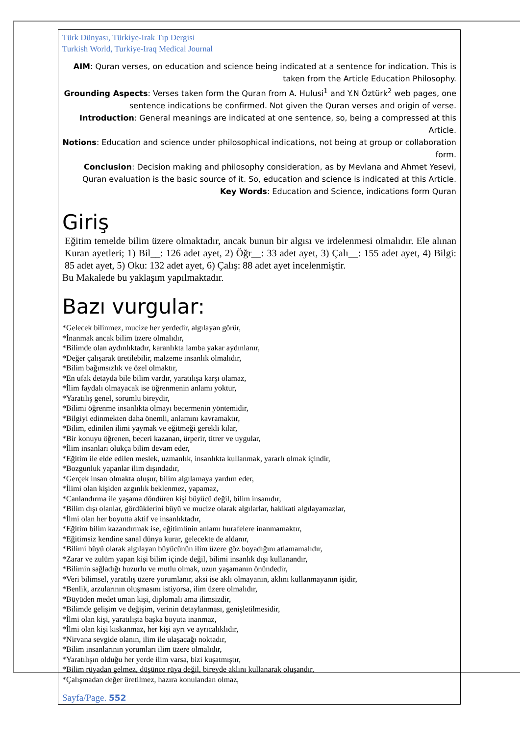Türk Dünyası, Türkiye-Irak Tıp Dergisi
Turkish World, Turkiye-Iraq Medical Journal
AIM: Quran verses, on education and science being indicated at a sentence for indication. This is taken from the Article Education Philosophy.
Grounding Aspects: Verses taken form the Quran from A. Hulusi<sup>1</sup> and Y.N Öztürk<sup>2</sup> web pages, one sentence indications be confirmed. Not given the Quran verses and origin of verse.
Introduction: General meanings are indicated at one sentence, so, being a compressed at this Article.
Notions: Education and science under philosophical indications, not being at group or collaboration form.
Conclusion: Decision making and philosophy consideration, as by Mevlana and Ahmet Yesevi, Quran evaluation is the basic source of it. So, education and science is indicated at this Article.
Key Words: Education and Science, indications form Quran
Giriş
Eğitim temelde bilim üzere olmaktadır, ancak bunun bir algısı ve irdelenmesi olmalıdır. Ele alınan Kuran ayetleri; 1) Bil__: 126 adet ayet, 2) Öğr__: 33 adet ayet, 3) Çalı__: 155 adet ayet, 4) Bilgi: 85 adet ayet, 5) Oku: 132 adet ayet, 6) Çalış: 88 adet ayet incelenmiştir.
Bu Makalede bu yaklaşım yapılmaktadır.
Bazı vurgular:
*Gelecek bilinmez, mucize her yerdedir, algılayan görür,
*İnanmak ancak bilim üzere olmalıdır,
*Bilimde olan aydınlıktadır, karanlıkta lamba yakar aydınlanır,
*Değer çalışarak üretilebilir, malzeme insanlık olmalıdır,
*Bilim bağımsızlık ve özel olmaktır,
*En ufak detayda bile bilim vardır, yaratılışa karşı olamaz,
*İlim faydalı olmayacak ise öğrenmenin anlamı yoktur,
*Yaratılış genel, sorumlu bireydir,
*Bilimi öğrenme insanlıkta olmayı becermenin yöntemidir,
*Bilgiyi edinmekten daha önemli, anlamını kavramaktır,
*Bilim, edinilen ilimi yaymak ve eğitmeği gerekli kılar,
*Bir konuyu öğrenen, beceri kazanan, ürperir, titrer ve uygular,
*İlim insanları olukça bilim devam eder,
*Eğitim ile elde edilen meslek, uzmanlık, insanlıkta kullanmak, yararlı olmak içindir,
*Bozgunluk yapanlar ilim dışındadır,
*Gerçek insan olmakta oluşur, bilim algılamaya yardım eder,
*İlimi olan kişiden azgınlık beklenmez, yapamaz,
*Canlandırma ile yaşama döndüren kişi büyücü değil, bilim insanıdır,
*Bilim dışı olanlar, gördüklerini büyü ve mucize olarak algılarlar, hakikati algılayamazlar,
*İlmi olan her boyutta aktif ve insanlıktadır,
*Eğitim bilim kazandırmak ise, eğitimlinin anlamı hurafelere inanmamaktır,
*Eğitimsiz kendine sanal dünya kurar, gelecekte de aldanır,
*Bilimi büyü olarak algılayan büyücünün ilim üzere göz boyadığını atlamamalıdır,
*Zarar ve zulüm yapan kişi bilim içinde değil, bilimi insanlık dışı kullanandır,
*Bilimin sağladığı huzurlu ve mutlu olmak, uzun yaşamanın önündedir,
*Veri bilimsel, yaratılış üzere yorumlanır, aksi ise aklı olmayanın, aklını kullanmayanın işidir,
*Benlik, arzularının oluşmasını istiyorsa, ilim üzere olmalıdır,
*Büyüden medet uman kişi, diplomalı ama ilimsizdir,
*Bilimde gelişim ve değişim, verinin detaylanması, genişletilmesidir,
*İlmi olan kişi, yaratılışta başka boyuta inanmaz,
*İlmi olan kişi kıskanmaz, her kişi ayrı ve ayrıcalıklıdır,
*Nirvana sevgide olanın, ilim ile ulaşacağı noktadır,
*Bilim insanlarının yorumları ilim üzere olmalıdır,
*Yaratılışın olduğu her yerde ilim varsa, bizi kuşatmıştır,
*Bilim rüyadan gelmez, düşünce rüya değil, bireyde aklını kullanarak oluşandır,
*Çalışmadan değer üretilmez, hazıra konulandan olmaz,
Sayfa/Page. 552